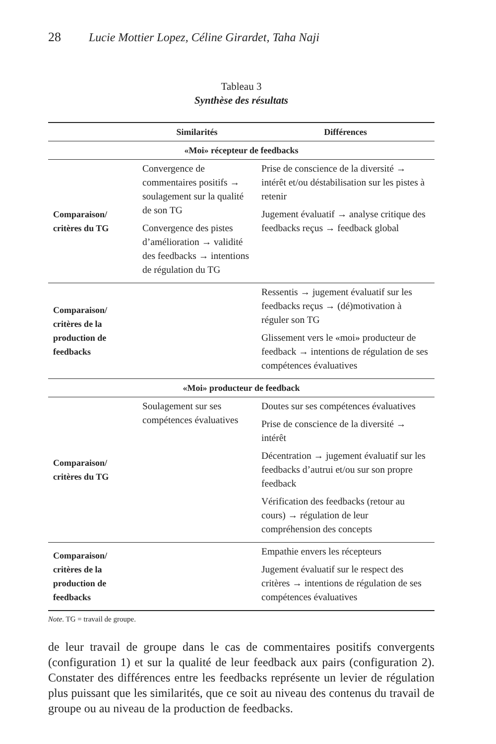28 Lucie Mottier Lopez, Céline Girardet, Taha Naji
Tableau 3
Synthèse des résultats
| | Similarités | Différences |
| --- | --- | --- |
| «Moi» récepteur de feedbacks | | |
| Comparaison/ critères du TG | Convergence de commentaires positifs → soulagement sur la qualité de son TG Convergence des pistes d’amélioration → validité des feedbacks → intentions de régulation du TG | Prise de conscience de la diversité → intérêt et/ou déstabilisation sur les pistes à retenir Jugement évaluatif → analyse critique des feedbacks reçus → feedback global |
| Comparaison/ critères de la production de feedbacks | | Ressentis → jugement évaluatif sur les feedbacks reçus → (dé)motivation à réguler son TG Glissement vers le «moi» producteur de feedback → intentions de régulation de ses compétences évaluatives |
| «Moi» producteur de feedback | | |
| Comparaison/ critères du TG | Soulagement sur ses compétences évaluatives | Doutes sur ses compétences évaluatives Prise de conscience de la diversité → intérêt Décentration → jugement évaluatif sur les feedbacks d’autrui et/ou sur son propre feedback Vérification des feedbacks (retour au cours) → régulation de leur compréhension des concepts |
| Comparaison/ critères de la production de feedbacks | | Empathie envers les récepteurs Jugement évaluatif sur le respect des critères → intentions de régulation de ses compétences évaluatives |
Note. TG = travail de groupe.
de leur travail de groupe dans le cas de commentaires positifs convergents (configuration 1) et sur la qualité de leur feedback aux pairs (configuration 2). Constater des différences entre les feedbacks représente un levier de régulation plus puissant que les similarités, que ce soit au niveau des contenus du travail de groupe ou au niveau de la production de feedbacks.